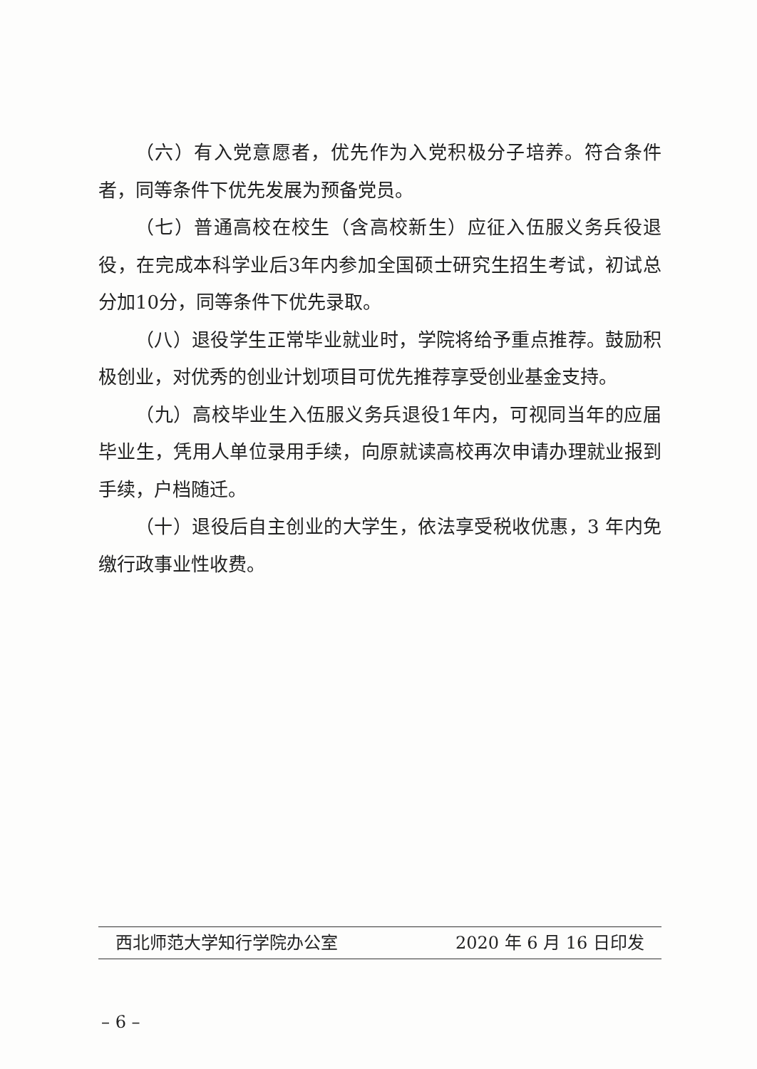（六）有入党意愿者，优先作为入党积极分子培养。符合条件者，同等条件下优先发展为预备党员。
（七）普通高校在校生（含高校新生）应征入伍服义务兵役退役，在完成本科学业后3年内参加全国硕士研究生招生考试，初试总分加10分，同等条件下优先录取。
（八）退役学生正常毕业就业时，学院将给予重点推荐。鼓励积极创业，对优秀的创业计划项目可优先推荐享受创业基金支持。
（九）高校毕业生入伍服义务兵退役1年内，可视同当年的应届毕业生，凭用人单位录用手续，向原就读高校再次申请办理就业报到手续，户档随迁。
（十）退役后自主创业的大学生，依法享受税收优惠，3 年内免缴行政事业性收费。
西北师范大学知行学院办公室 2020 年 6 月 16 日印发
– 6 –